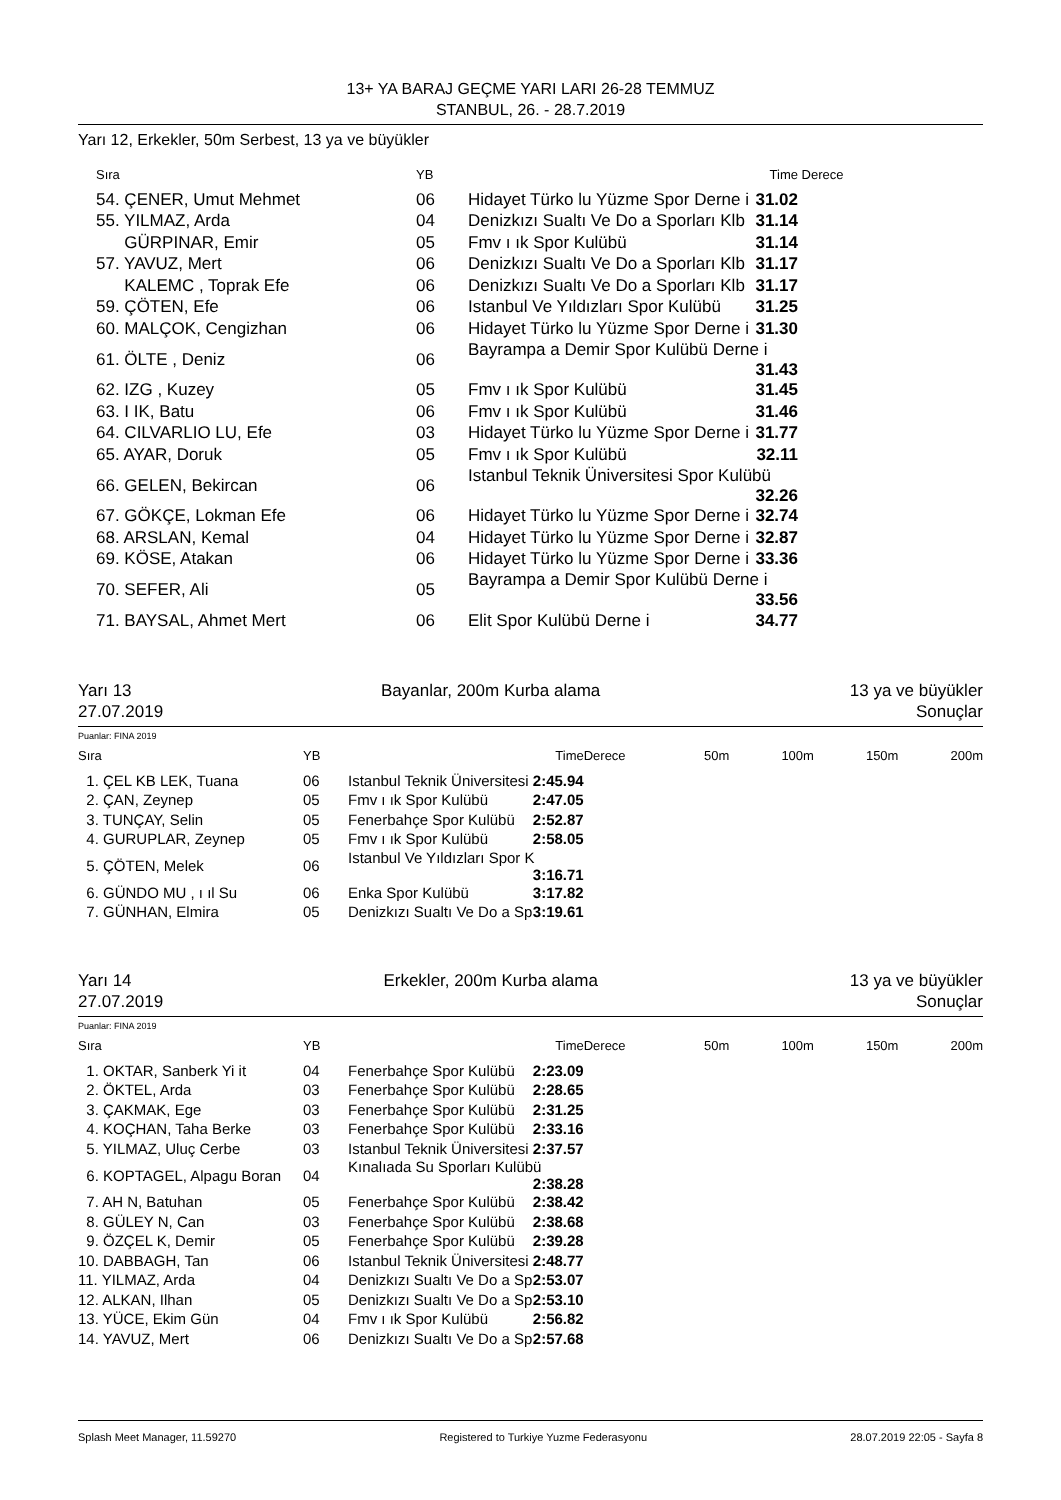13+ YA BARAJ GEÇME YARI LARI 26-28 TEMMUZ
STANBUL, 26. - 28.7.2019
Yarı 12, Erkekler, 50m Serbest, 13 ya ve büyükler
| Sıra | YB | Time | Derece |
| --- | --- | --- | --- |
| 54. ÇENER, Umut Mehmet | 06 | Hidayet Türko lu Yüzme Spor Derne i 31.02 | |
| 55. YILMAZ, Arda | 04 | Denizkızı Sualtı Ve Do a Sporları Klb 31.14 | |
| GÜRPINAR, Emir | 05 | Fmv ı ık Spor Kulübü 31.14 | |
| 57. YAVUZ, Mert | 06 | Denizkızı Sualtı Ve Do a Sporları Klb 31.17 | |
| KALEMC , Toprak Efe | 06 | Denizkızı Sualtı Ve Do a Sporları Klb 31.17 | |
| 59. ÇÖTEN, Efe | 06 | Istanbul Ve Yıldızları Spor Kulübü 31.25 | |
| 60. MALÇOK, Cengizhan | 06 | Hidayet Türko lu Yüzme Spor Derne i 31.30 | |
| 61. ÖLTE , Deniz | 06 | Bayrampa a Demir Spor Kulübü Derne i 31.43 | |
| 62. IZG , Kuzey | 05 | Fmv ı ık Spor Kulübü 31.45 | |
| 63. I IK, Batu | 06 | Fmv ı ık Spor Kulübü 31.46 | |
| 64. CILVARLIO LU, Efe | 03 | Hidayet Türko lu Yüzme Spor Derne i 31.77 | |
| 65. AYAR, Doruk | 05 | Fmv ı ık Spor Kulübü 32.11 | |
| 66. GELEN, Bekircan | 06 | Istanbul Teknik Üniversitesi Spor Kulübü 32.26 | |
| 67. GÖKÇE, Lokman Efe | 06 | Hidayet Türko lu Yüzme Spor Derne i 32.74 | |
| 68. ARSLAN, Kemal | 04 | Hidayet Türko lu Yüzme Spor Derne i 32.87 | |
| 69. KÖSE, Atakan | 06 | Hidayet Türko lu Yüzme Spor Derne i 33.36 | |
| 70. SEFER, Ali | 05 | Bayrampa a Demir Spor Kulübü Derne i 33.56 | |
| 71. BAYSAL, Ahmet Mert | 06 | Elit Spor Kulübü Derne i 34.77 | |
Yarı 13 Bayanlar, 200m Kurba alama 13 ya ve büyükler
27.07.2019 Sonuçlar
Puanlar: FINA 2019
| Sıra | YB | Time | Derece | 50m | 100m | 150m | 200m |
| --- | --- | --- | --- | --- | --- | --- | --- |
| 1. ÇEL KB LEK, Tuana | 06 | Istanbul Teknik Üniversitesi 2:45.94 | | | | | |
| 2. ÇAN, Zeynep | 05 | Fmv ı ık Spor Kulübü 2:47.05 | | | | | |
| 3. TUNÇAY, Selin | 05 | Fenerbahçe Spor Kulübü 2:52.87 | | | | | |
| 4. GURUPLAR, Zeynep | 05 | Fmv ı ık Spor Kulübü 2:58.05 | | | | | |
| 5. ÇÖTEN, Melek | 06 | Istanbul Ve Yıldızları Spor K 3:16.71 | | | | | |
| 6. GÜNDO MU , ı ıl Su | 06 | Enka Spor Kulübü 3:17.82 | | | | | |
| 7. GÜNHAN, Elmira | 05 | Denizkızı Sualtı Ve Do a Sp 3:19.61 | | | | | |
Yarı 14 Erkekler, 200m Kurba alama 13 ya ve büyükler
27.07.2019 Sonuçlar
Puanlar: FINA 2019
| Sıra | YB | Time | Derece | 50m | 100m | 150m | 200m |
| --- | --- | --- | --- | --- | --- | --- | --- |
| 1. OKTAR, Sanberk Yi it | 04 | Fenerbahçe Spor Kulübü 2:23.09 | | | | | |
| 2. ÖKTEL, Arda | 03 | Fenerbahçe Spor Kulübü 2:28.65 | | | | | |
| 3. ÇAKMAK, Ege | 03 | Fenerbahçe Spor Kulübü 2:31.25 | | | | | |
| 4. KOÇHAN, Taha Berke | 03 | Fenerbahçe Spor Kulübü 2:33.16 | | | | | |
| 5. YILMAZ, Uluç Cerbe | 03 | Istanbul Teknik Üniversitesi 2:37.57 | | | | | |
| 6. KOPTAGEL, Alpagu Boran | 04 | Kınalıada Su Sporları Kulübü 2:38.28 | | | | | |
| 7. AH N, Batuhan | 05 | Fenerbahçe Spor Kulübü 2:38.42 | | | | | |
| 8. GÜLEY N, Can | 03 | Fenerbahçe Spor Kulübü 2:38.68 | | | | | |
| 9. ÖZÇEL K, Demir | 05 | Fenerbahçe Spor Kulübü 2:39.28 | | | | | |
| 10. DABBAGH, Tan | 06 | Istanbul Teknik Üniversitesi 2:48.77 | | | | | |
| 11. YILMAZ, Arda | 04 | Denizkızı Sualtı Ve Do a Sp 2:53.07 | | | | | |
| 12. ALKAN, Ilhan | 05 | Denizkızı Sualtı Ve Do a Sp 2:53.10 | | | | | |
| 13. YÜCE, Ekim Gün | 04 | Fmv ı ık Spor Kulübü 2:56.82 | | | | | |
| 14. YAVUZ, Mert | 06 | Denizkızı Sualtı Ve Do a Sp 2:57.68 | | | | | |
Splash Meet Manager, 11.59270 Registered to Turkiye Yuzme Federasyonu 28.07.2019 22:05 - Sayfa 8